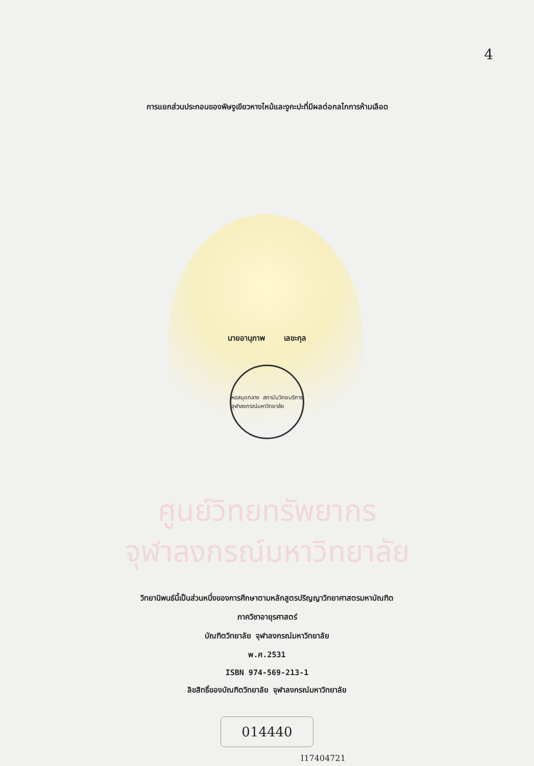4
การแยกส่วนประกอบของพิษงูเขียวหางไหม้และงูกะปะที่มีผลต่อกลไกการห้ามเลือด
นายอานุภาพ เลขะกุล
หอสมุดกลาง สถาบันวิทยบริการ
จุฬาลงกรณ์มหาวิทยาลัย
ศูนย์วิทยทรัพยากร
จุฬาลงกรณ์มหาวิทยาลัย
วิทยานิพนธ์นี้เป็นส่วนหนึ่งของการศึกษาตามหลักสูตรปริญญาวิทยาศาสตรมหาบัณฑิต
ภาควิชาอายุรศาสตร์
บัณฑิตวิทยาลัย จุฬาลงกรณ์มหาวิทยาลัย
พ.ศ.2531
ISBN 974-569-213-1
ลิขสิทธิ์ของบัณฑิตวิทยาลัย จุฬาลงกรณ์มหาวิทยาลัย
014440
I17404721